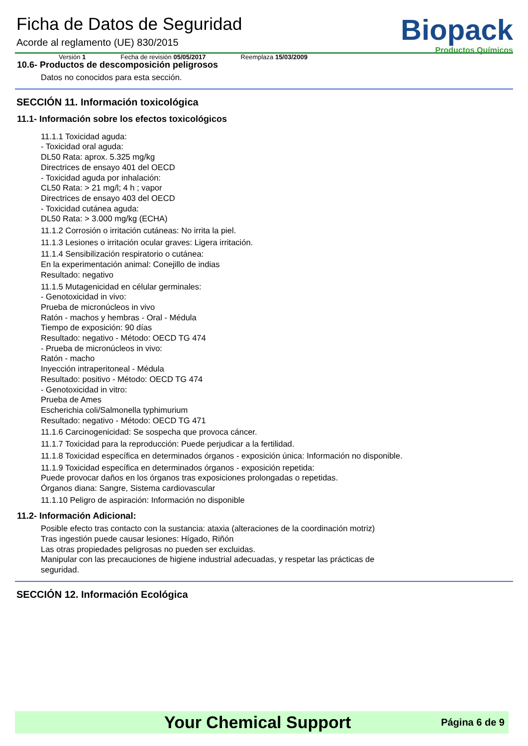Ficha de Datos de Seguridad
Acorde al reglamento (UE) 830/2015
Versión 1 Fecha de revisión 05/05/2017 Reemplaza 15/03/2009
Biopack
Productos Químicos
10.6- Productos de descomposición peligrosos
Datos no conocidos para esta sección.
SECCIÓN 11. Información toxicológica
11.1- Información sobre los efectos toxicológicos
11.1.1 Toxicidad aguda:
- Toxicidad oral aguda:
DL50 Rata: aprox. 5.325 mg/kg
Directrices de ensayo 401 del OECD
- Toxicidad aguda por inhalación:
CL50 Rata: > 21 mg/l; 4 h ; vapor
Directrices de ensayo 403 del OECD
- Toxicidad cutánea aguda:
DL50 Rata: > 3.000 mg/kg (ECHA)
11.1.2 Corrosión o irritación cutáneas: No irrita la piel.
11.1.3 Lesiones o irritación ocular graves: Ligera irritación.
11.1.4 Sensibilización respiratorio o cutánea:
En la experimentación animal: Conejillo de indias
Resultado: negativo
11.1.5 Mutagenicidad en célular germinales:
- Genotoxicidad in vivo:
Prueba de micronúcleos in vivo
Ratón - machos y hembras - Oral - Médula
Tiempo de exposición: 90 días
Resultado: negativo - Método: OECD TG 474
- Prueba de micronúcleos in vivo:
Ratón - macho
Inyección intraperitoneal - Médula
Resultado: positivo - Método: OECD TG 474
- Genotoxicidad in vitro:
Prueba de Ames
Escherichia coli/Salmonella typhimurium
Resultado: negativo - Método: OECD TG 471
11.1.6 Carcinogenicidad: Se sospecha que provoca cáncer.
11.1.7 Toxicidad para la reproducción: Puede perjudicar a la fertilidad.
11.1.8 Toxicidad específica en determinados órganos - exposición única: Información no disponible.
11.1.9 Toxicidad específica en determinados órganos - exposición repetida:
Puede provocar daños en los órganos tras exposiciones prolongadas o repetidas.
Órganos diana: Sangre, Sistema cardiovascular
11.1.10 Peligro de aspiración: Información no disponible
11.2- Información Adicional:
Posible efecto tras contacto con la sustancia: ataxia (alteraciones de la coordinación motriz)
Tras ingestión puede causar lesiones: Hígado, Riñón
Las otras propiedades peligrosas no pueden ser excluidas.
Manipular con las precauciones de higiene industrial adecuadas, y respetar las prácticas de
seguridad.
SECCIÓN 12. Información Ecológica
Your Chemical Support Página 6 de 9